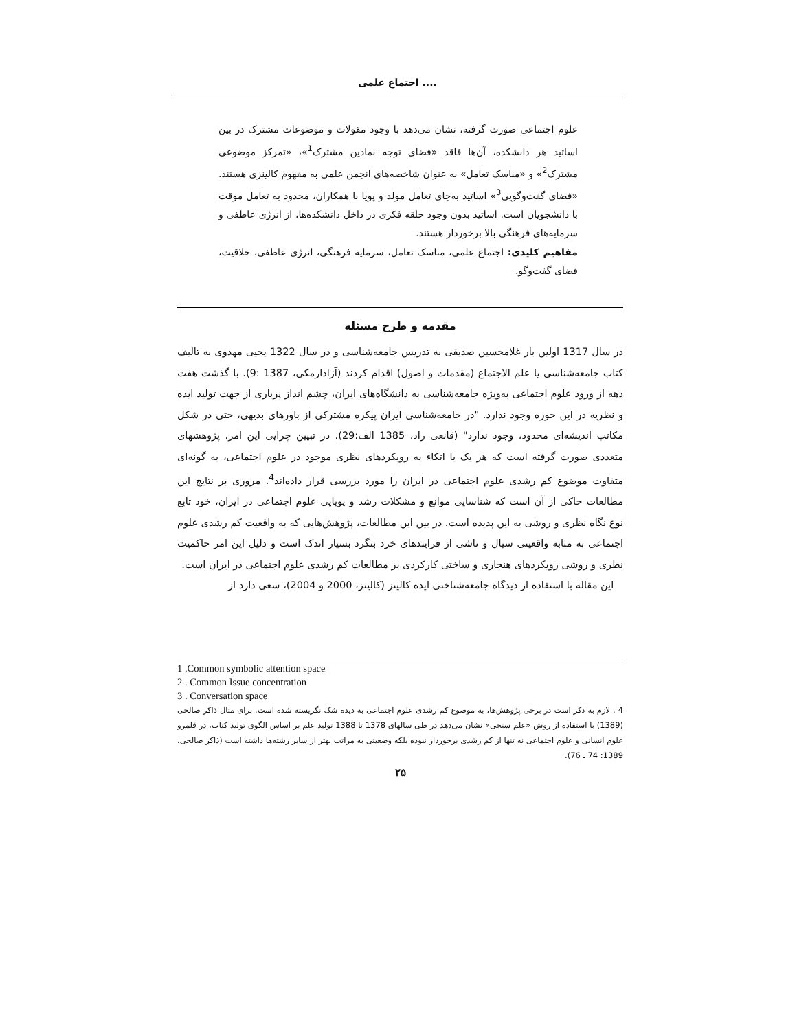اجتماع علمی ....
علوم اجتماعی صورت گرفته، نشان می‌دهد با وجود مقولات و موضوعات مشترک در بین اساتید هر دانشکده، آن‌ها فاقد «فضای توجه نمادین مشترک<sup>1</sup>»، «تمرکز موضوعی مشترک<sup>2</sup>» و «مناسک تعامل» به عنوان شاخصه‌های انجمن علمی به مفهوم کالینزی هستند. «فضای گفت‌وگویی<sup>3</sup>» اساتید به‌جای تعامل مولد و پویا با همکاران، محدود به تعامل موقت با دانشجویان است. اساتید بدون وجود حلقه فکری در داخل دانشکده‌ها، از انرژی عاطفی و سرمایه‌های فرهنگی بالا برخوردار هستند.
مفاهیم کلیدی: اجتماع علمی، مناسک تعامل، سرمایه فرهنگی، انرژی عاطفی، خلاقیت، فضای گفت‌وگو.
مقدمه و طرح مسئله
در سال 1317 اولین بار غلامحسین صدیقی به تدریس جامعه‌شناسی و در سال 1322 یحیی مهدوی به تالیف کتاب جامعه‌شناسی یا علم الاجتماع (مقدمات و اصول) اقدام کردند (آزادارمکی، 1387 :9). با گذشت هفت دهه از ورود علوم اجتماعی به‌ویژه جامعه‌شناسی به دانشگاه‌های ایران، چشم انداز پرباری از جهت تولید ایده و نظریه در این حوزه وجود ندارد. "در جامعه‌شناسی ایران پیکره مشترکی از باورهای بدیهی، حتی در شکل مکاتب اندیشه‌ای محدود، وجود ندارد" (قانعی راد، 1385 الف:29). در تبیین چرایی این امر، پژوهشهای متعددی صورت گرفته است که هر یک با اتکاء به رویکردهای نظری موجود در علوم اجتماعی، به گونه‌ای متفاوت موضوع کم رشدی علوم اجتماعی در ایران را مورد بررسی قرار داده‌اند<sup>4</sup>. مروری بر نتایج این مطالعات حاکی از آن است که شناسایی موانع و مشکلات رشد و پویایی علوم اجتماعی در ایران، خود تابع نوع نگاه نظری و روشی به این پدیده است. در بین این مطالعات، پژوهش‌هایی که به واقعیت کم رشدی علوم اجتماعی به مثابه واقعیتی سیال و ناشی از فرایندهای خرد بنگرد بسیار اندک است و دلیل این امر حاکمیت نظری و روشی رویکردهای هنجاری و ساختی کارکردی بر مطالعات کم رشدی علوم اجتماعی در ایران است.
این مقاله با استفاده از دیدگاه جامعه‌شناختی ایده کالینز (کالینز، 2000 و 2004)، سعی دارد از
1 .Common symbolic attention space
2 . Common Issue concentration
3 . Conversation space
4 . لازم به ذکر است در برخی پژوهش‌ها، به موضوع کم رشدی علوم اجتماعی به دیده شک نگریسته شده است. برای مثال ذاکر صالحی (1389) با استفاده از روش «علم سنجی» نشان می‌دهد در طی سالهای 1378 تا 1388 تولید علم بر اساس الگوی تولید کتاب، در قلمرو علوم انسانی و علوم اجتماعی نه تنها از کم رشدی برخوردار نبوده بلکه وضعیتی به مراتب بهتر از سایر رشته‌ها داشته است (ذاکر صالحی، 1389: 74 ـ 76).
۲۵